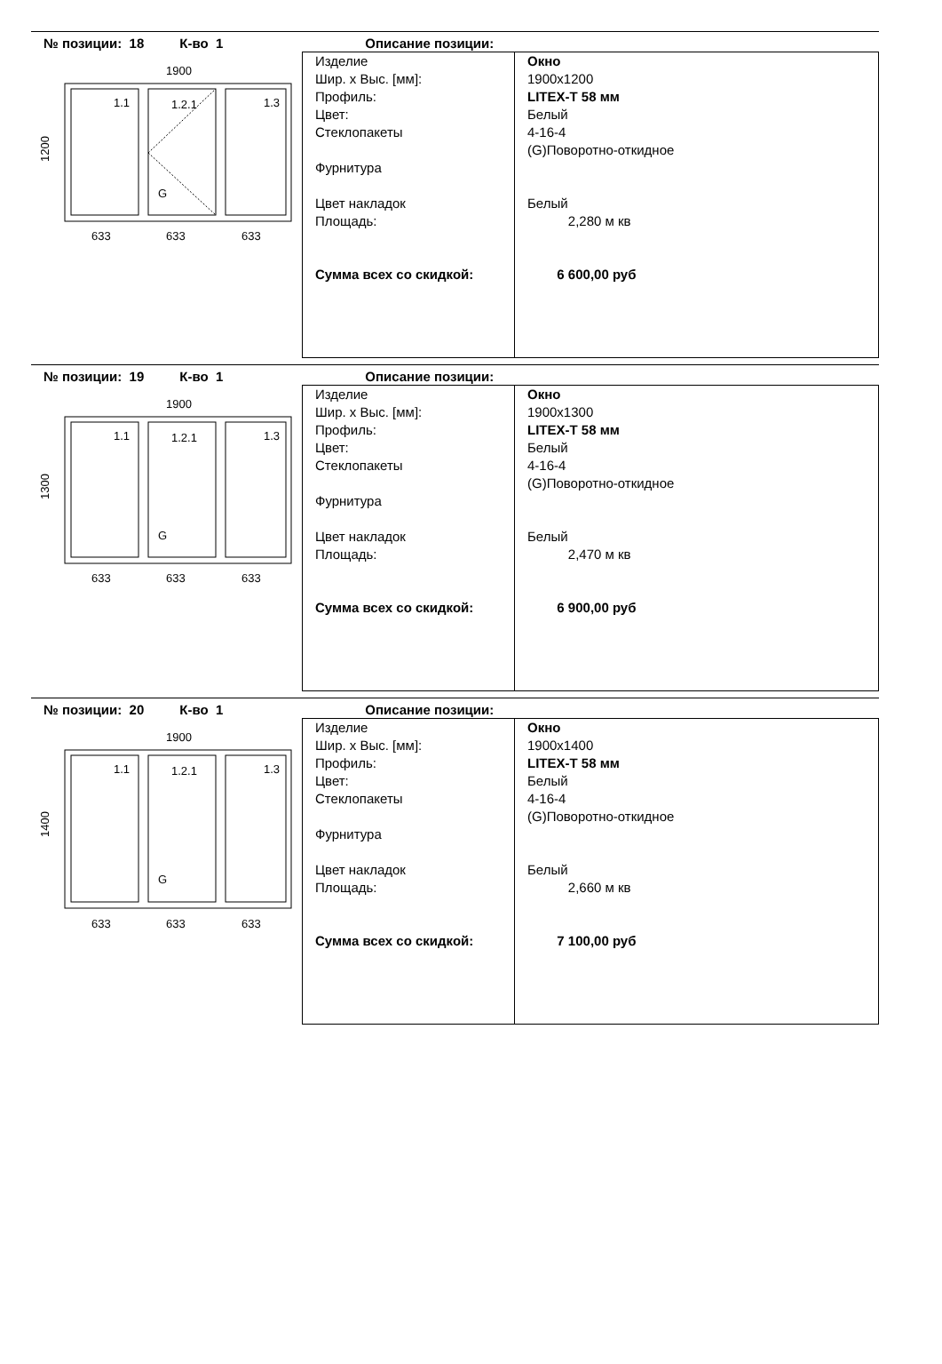№ позиции: 18 К-во 1 Описание позиции:
1900
1.1
1.2.1
1.3
G
1200
633
633
633
| Изделие Шир. x Выс. [мм]: Профиль: Цвет: Стеклопакеты Фурнитура Цвет накладок Площадь: Сумма всех со скидкой: | Окно 1900x1200 LITEX-T 58 мм Белый 4-16-4 (G)Поворотно-откидное Белый 2,280 м кв 6 600,00 руб |
№ позиции: 19 К-во 1 Описание позиции:
1900
1.1
1.2.1
1.3
G
1300
633
633
633
| Изделие Шир. x Выс. [мм]: Профиль: Цвет: Стеклопакеты Фурнитура Цвет накладок Площадь: Сумма всех со скидкой: | Окно 1900x1300 LITEX-T 58 мм Белый 4-16-4 (G)Поворотно-откидное Белый 2,470 м кв 6 900,00 руб |
№ позиции: 20 К-во 1 Описание позиции:
1900
1.1
1.2.1
1.3
G
1400
633
633
633
| Изделие Шир. x Выс. [мм]: Профиль: Цвет: Стеклопакеты Фурнитура Цвет накладок Площадь: Сумма всех со скидкой: | Окно 1900x1400 LITEX-T 58 мм Белый 4-16-4 (G)Поворотно-откидное Белый 2,660 м кв 7 100,00 руб |